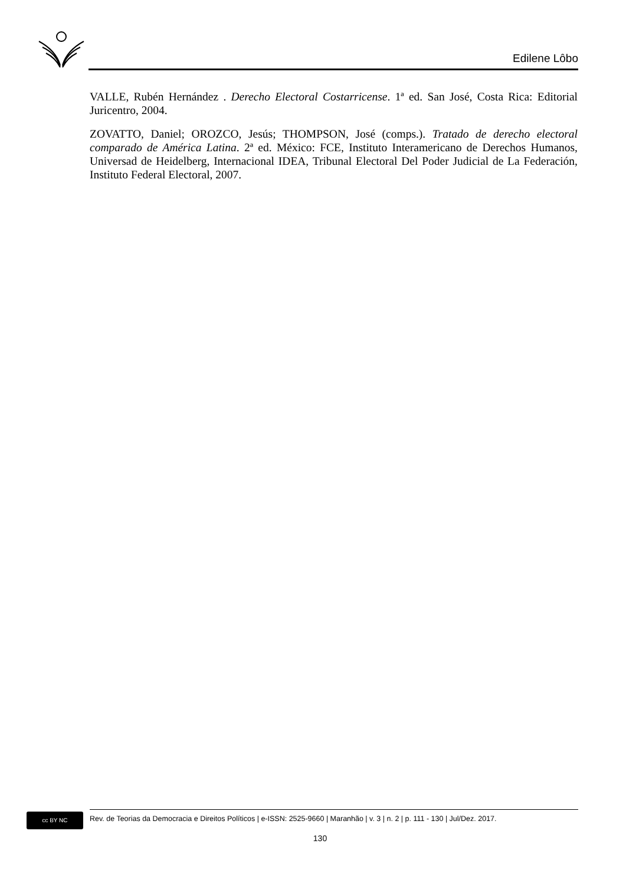Edilene Lôbo
VALLE, Rubén Hernández . Derecho Electoral Costarricense. 1ª ed. San José, Costa Rica: Editorial Juricentro, 2004.
ZOVATTO, Daniel; OROZCO, Jesús; THOMPSON, José (comps.). Tratado de derecho electoral comparado de América Latina. 2ª ed. México: FCE, Instituto Interamericano de Derechos Humanos, Universad de Heidelberg, Internacional IDEA, Tribunal Electoral Del Poder Judicial de La Federación, Instituto Federal Electoral, 2007.
cc BY NC
Rev. de Teorias da Democracia e Direitos Políticos | e-ISSN: 2525-9660 | Maranhão | v. 3 | n. 2 | p. 111 - 130 | Jul/Dez. 2017.
130